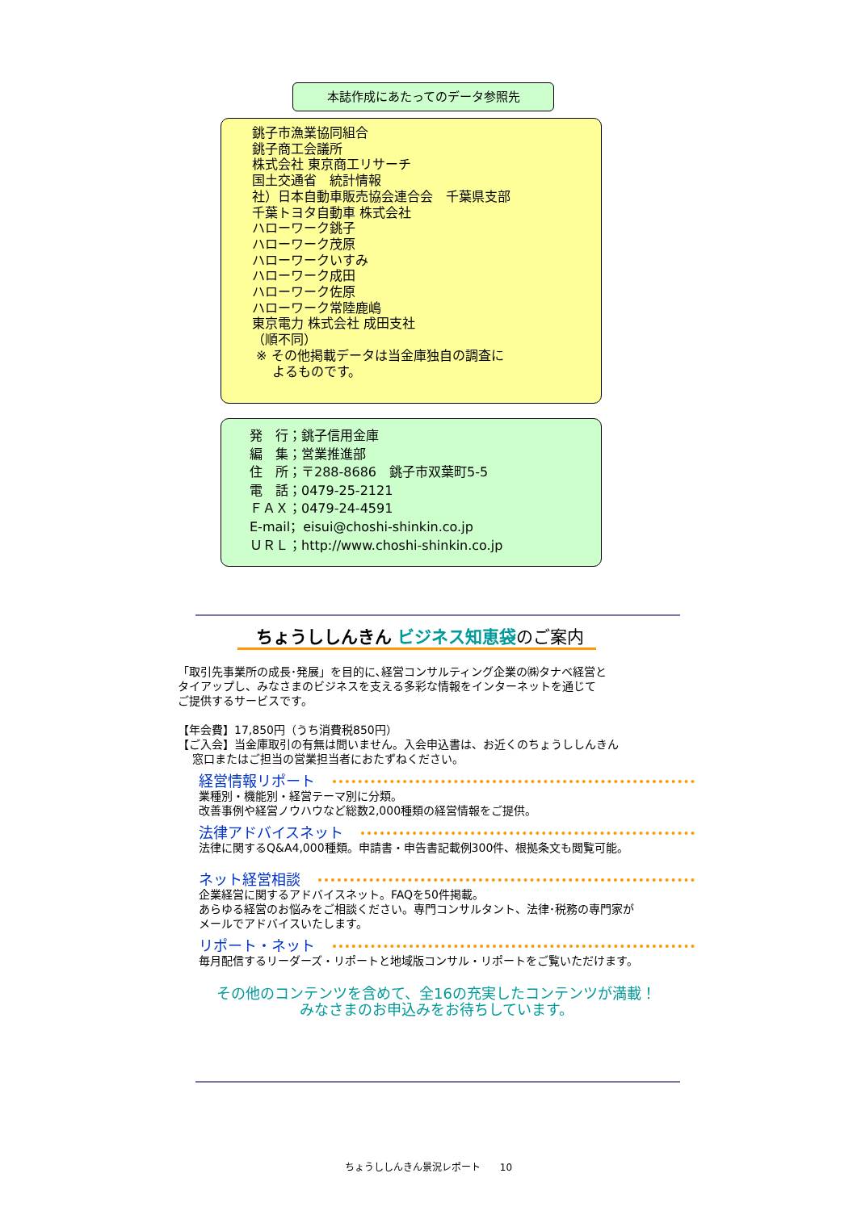本誌作成にあたってのデータ参照先
銚子市漁業協同組合
銚子商工会議所
株式会社 東京商工リサーチ
国土交通省　統計情報
社）日本自動車販売協会連合会　千葉県支部
千葉トヨタ自動車 株式会社
ハローワーク銚子
ハローワーク茂原
ハローワークいすみ
ハローワーク成田
ハローワーク佐原
ハローワーク常陸鹿嶋
東京電力 株式会社 成田支社
（順不同）
※ その他掲載データは当金庫独自の調査に
よるものです。
発　行；銚子信用金庫
編　集；営業推進部
住　所；〒288-8686　銚子市双葉町5-5
電　話；0479-25-2121
ＦＡＸ；0479-24-4591
E-mail；eisui@choshi-shinkin.co.jp
ＵＲＬ；http://www.choshi-shinkin.co.jp
ちょうししんきん ビジネス知恵袋のご案内
「取引先事業所の成長･発展」を目的に､経営コンサルティング企業の㈱タナベ経営と
タイアップし、みなさまのビジネスを支える多彩な情報をインターネットを通じて
ご提供するサービスです。
【年会費】17,850円（うち消費税850円）
【ご入会】当金庫取引の有無は問いません。入会申込書は、お近くのちょうししんきん
窓口またはご担当の営業担当者におたずねください。
経営情報リポート
業種別・機能別・経営テーマ別に分類。
改善事例や経営ノウハウなど総数2,000種類の経営情報をご提供。
法律アドバイスネット
法律に関するQ&A4,000種類。申請書・申告書記載例300件、根拠条文も閲覧可能。
ネット経営相談
企業経営に関するアドバイスネット。FAQを50件掲載。
あらゆる経営のお悩みをご相談ください。専門コンサルタント、法律･税務の専門家が
メールでアドバイスいたします。
リポート・ネット
毎月配信するリーダーズ・リポートと地域版コンサル・リポートをご覧いただけます。
その他のコンテンツを含めて、全16の充実したコンテンツが満載！
みなさまのお申込みをお待ちしています。
ちょうししんきん景況レポート　　10